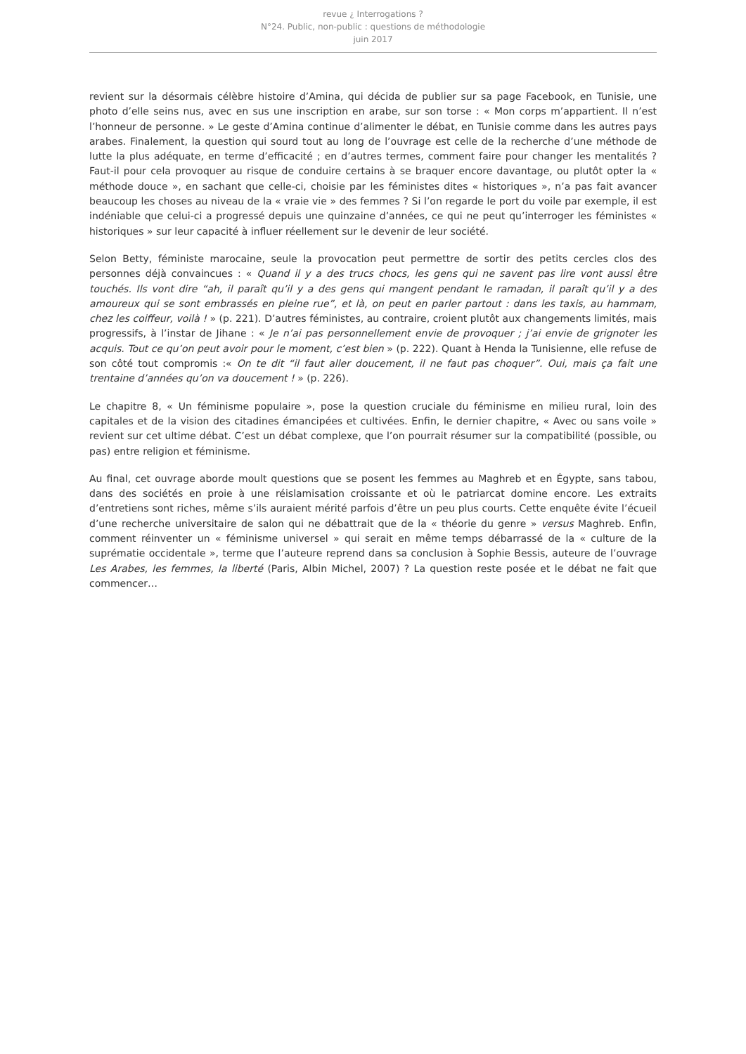revue ¿ Interrogations ?
N°24. Public, non-public : questions de méthodologie
juin 2017
revient sur la désormais célèbre histoire d’Amina, qui décida de publier sur sa page Facebook, en Tunisie, une photo d’elle seins nus, avec en sus une inscription en arabe, sur son torse : « Mon corps m’appartient. Il n’est l’honneur de personne. » Le geste d’Amina continue d’alimenter le débat, en Tunisie comme dans les autres pays arabes. Finalement, la question qui sourd tout au long de l’ouvrage est celle de la recherche d’une méthode de lutte la plus adéquate, en terme d’efficacité ; en d’autres termes, comment faire pour changer les mentalités ? Faut-il pour cela provoquer au risque de conduire certains à se braquer encore davantage, ou plutôt opter la « méthode douce », en sachant que celle-ci, choisie par les féministes dites « historiques », n’a pas fait avancer beaucoup les choses au niveau de la « vraie vie » des femmes ? Si l’on regarde le port du voile par exemple, il est indéniable que celui-ci a progressé depuis une quinzaine d’années, ce qui ne peut qu’interroger les féministes « historiques » sur leur capacité à influer réellement sur le devenir de leur société.
Selon Betty, féministe marocaine, seule la provocation peut permettre de sortir des petits cercles clos des personnes déjà convaincues : « Quand il y a des trucs chocs, les gens qui ne savent pas lire vont aussi être touchés. Ils vont dire “ah, il paraît qu’il y a des gens qui mangent pendant le ramadan, il paraît qu’il y a des amoureux qui se sont embrassés en pleine rue”, et là, on peut en parler partout : dans les taxis, au hammam, chez les coiffeur, voilà ! » (p. 221). D’autres féministes, au contraire, croient plutôt aux changements limités, mais progressifs, à l’instar de Jihane : « Je n’ai pas personnellement envie de provoquer ; j’ai envie de grignoter les acquis. Tout ce qu’on peut avoir pour le moment, c’est bien » (p. 222). Quant à Henda la Tunisienne, elle refuse de son côté tout compromis :« On te dit “il faut aller doucement, il ne faut pas choquer”. Oui, mais ça fait une trentaine d’années qu’on va doucement ! » (p. 226).
Le chapitre 8, « Un féminisme populaire », pose la question cruciale du féminisme en milieu rural, loin des capitales et de la vision des citadines émancipées et cultivées. Enfin, le dernier chapitre, « Avec ou sans voile » revient sur cet ultime débat. C’est un débat complexe, que l’on pourrait résumer sur la compatibilité (possible, ou pas) entre religion et féminisme.
Au final, cet ouvrage aborde moult questions que se posent les femmes au Maghreb et en Égypte, sans tabou, dans des sociétés en proie à une réislamisation croissante et où le patriarcat domine encore. Les extraits d’entretiens sont riches, même s’ils auraient mérité parfois d’être un peu plus courts. Cette enquête évite l’écueil d’une recherche universitaire de salon qui ne débattrait que de la « théorie du genre » versus Maghreb. Enfin, comment réinventer un « féminisme universel » qui serait en même temps débarrassé de la « culture de la suprématie occidentale », terme que l’auteure reprend dans sa conclusion à Sophie Bessis, auteure de l’ouvrage Les Arabes, les femmes, la liberté (Paris, Albin Michel, 2007) ? La question reste posée et le débat ne fait que commencer…